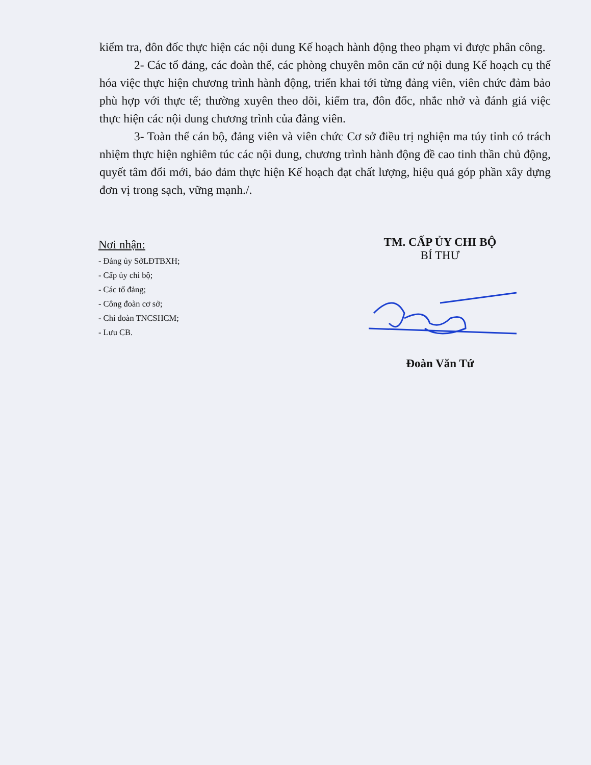kiểm tra, đôn đốc thực hiện các nội dung Kế hoạch hành động theo phạm vi được phân công.
2- Các tổ đảng, các đoàn thể, các phòng chuyên môn căn cứ nội dung Kế hoạch cụ thể hóa việc thực hiện chương trình hành động, triển khai tới từng đảng viên, viên chức đảm bảo phù hợp với thực tế; thường xuyên theo dõi, kiểm tra, đôn đốc, nhắc nhở và đánh giá việc thực hiện các nội dung chương trình của đảng viên.
3- Toàn thể cán bộ, đảng viên và viên chức Cơ sở điều trị nghiện ma túy tỉnh có trách nhiệm thực hiện nghiêm túc các nội dung, chương trình hành động đề cao tinh thần chủ động, quyết tâm đổi mới, bảo đảm thực hiện Kế hoạch đạt chất lượng, hiệu quả góp phần xây dựng đơn vị trong sạch, vững mạnh./.
Nơi nhận:
- Đảng ủy SởLĐTBXH;
- Cấp ủy chi bộ;
- Các tổ đảng;
- Công đoàn cơ sở;
- Chi đoàn TNCSHCM;
- Lưu CB.
TM. CẤP ỦY CHI BỘ
BÍ THƯ
Đoàn Văn Tứ